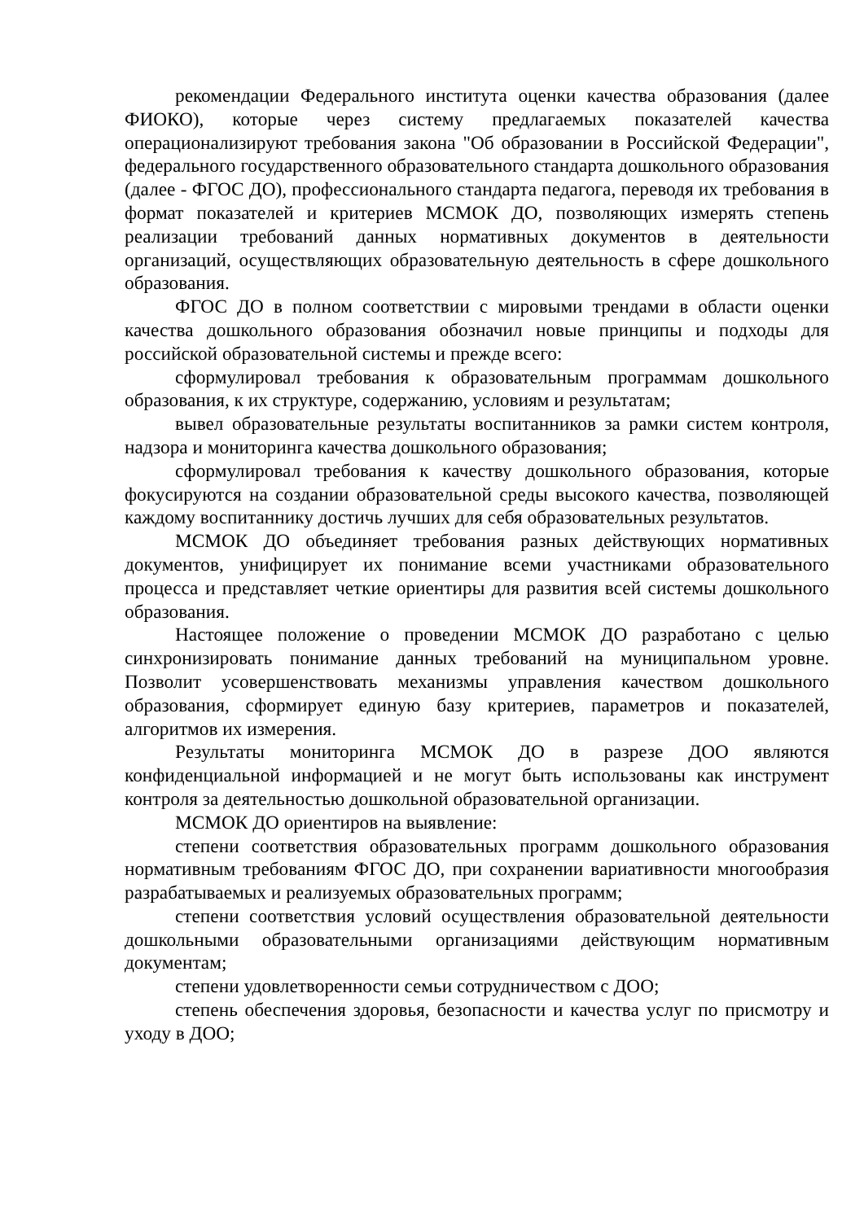рекомендации Федерального института оценки качества образования (далее ФИОКО), которые через систему предлагаемых показателей качества операционализируют требования закона "Об образовании в Российской Федерации", федерального государственного образовательного стандарта дошкольного образования (далее - ФГОС ДО), профессионального стандарта педагога, переводя их требования в формат показателей и критериев МСМОК ДО, позволяющих измерять степень реализации требований данных нормативных документов в деятельности организаций, осуществляющих образовательную деятельность в сфере дошкольного образования.
ФГОС ДО в полном соответствии с мировыми трендами в области оценки качества дошкольного образования обозначил новые принципы и подходы для российской образовательной системы и прежде всего:
сформулировал требования к образовательным программам дошкольного образования, к их структуре, содержанию, условиям и результатам;
вывел образовательные результаты воспитанников за рамки систем контроля, надзора и мониторинга качества дошкольного образования;
сформулировал требования к качеству дошкольного образования, которые фокусируются на создании образовательной среды высокого качества, позволяющей каждому воспитаннику достичь лучших для себя образовательных результатов.
МСМОК ДО объединяет требования разных действующих нормативных документов, унифицирует их понимание всеми участниками образовательного процесса и представляет четкие ориентиры для развития всей системы дошкольного образования.
Настоящее положение о проведении МСМОК ДО разработано с целью синхронизировать понимание данных требований на муниципальном уровне. Позволит усовершенствовать механизмы управления качеством дошкольного образования, сформирует единую базу критериев, параметров и показателей, алгоритмов их измерения.
Результаты мониторинга МСМОК ДО в разрезе ДОО являются конфиденциальной информацией и не могут быть использованы как инструмент контроля за деятельностью дошкольной образовательной организации.
МСМОК ДО ориентиров на выявление:
степени соответствия образовательных программ дошкольного образования нормативным требованиям ФГОС ДО, при сохранении вариативности многообразия разрабатываемых и реализуемых образовательных программ;
степени соответствия условий осуществления образовательной деятельности дошкольными образовательными организациями действующим нормативным документам;
степени удовлетворенности семьи сотрудничеством с ДОО;
степень обеспечения здоровья, безопасности и качества услуг по присмотру и уходу в ДОО;